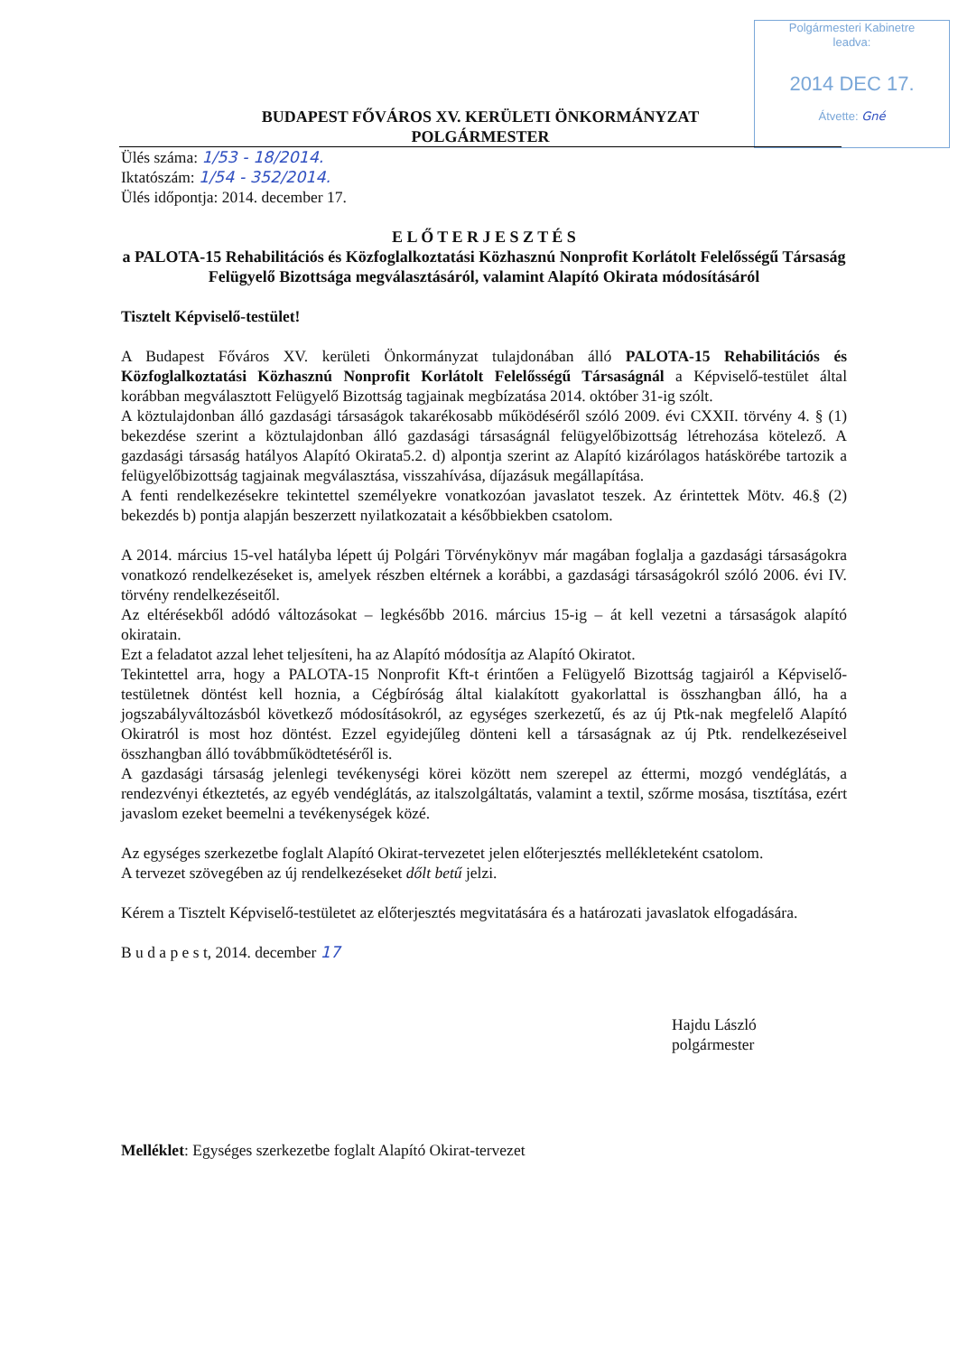Polgármesteri Kabinetre
leadva:
2014 DEC 17.
Átvette: Gné
BUDAPEST FŐVÁROS XV. KERÜLETI ÖNKORMÁNYZAT
POLGÁRMESTER
Ülés száma: 1/53 - 18/2014.
Iktatószám: 1/54 - 352/2014.
Ülés időpontja: 2014. december 17.
E L Ő T E R J E S Z T É S
a PALOTA-15 Rehabilitációs és Közfoglalkoztatási Közhasznú Nonprofit Korlátolt Felelősségű Társaság Felügyelő Bizottsága megválasztásáról, valamint Alapító Okirata módosításáról
Tisztelt Képviselő-testület!
A Budapest Főváros XV. kerületi Önkormányzat tulajdonában álló PALOTA-15 Rehabilitációs és Közfoglalkoztatási Közhasznú Nonprofit Korlátolt Felelősségű Társaságnál a Képviselő-testület által korábban megválasztott Felügyelő Bizottság tagjainak megbízatása 2014. október 31-ig szólt.
A köztulajdonban álló gazdasági társaságok takarékosabb működéséről szóló 2009. évi CXXII. törvény 4. § (1) bekezdése szerint a köztulajdonban álló gazdasági társaságnál felügyelőbizottság létrehozása kötelező. A gazdasági társaság hatályos Alapító Okirata5.2. d) alpontja szerint az Alapító kizárólagos hatáskörébe tartozik a felügyelőbizottság tagjainak megválasztása, visszahívása, díjazásuk megállapítása.
A fenti rendelkezésekre tekintettel személyekre vonatkozóan javaslatot teszek. Az érintettek Mötv. 46.§ (2) bekezdés b) pontja alapján beszerzett nyilatkozatait a későbbiekben csatolom.
A 2014. március 15-vel hatályba lépett új Polgári Törvénykönyv már magában foglalja a gazdasági társaságokra vonatkozó rendelkezéseket is, amelyek részben eltérnek a korábbi, a gazdasági társaságokról szóló 2006. évi IV. törvény rendelkezéseitől.
Az eltérésekből adódó változásokat – legkésőbb 2016. március 15-ig – át kell vezetni a társaságok alapító okiratain.
Ezt a feladatot azzal lehet teljesíteni, ha az Alapító módosítja az Alapító Okiratot.
Tekintettel arra, hogy a PALOTA-15 Nonprofit Kft-t érintően a Felügyelő Bizottság tagjairól a Képviselő-testületnek döntést kell hoznia, a Cégbíróság által kialakított gyakorlattal is összhangban álló, ha a jogszabályváltozásból következő módosításokról, az egységes szerkezetű, és az új Ptk-nak megfelelő Alapító Okiratról is most hoz döntést. Ezzel egyidejűleg dönteni kell a társaságnak az új Ptk. rendelkezéseivel összhangban álló továbbműködtetéséről is.
A gazdasági társaság jelenlegi tevékenységi körei között nem szerepel az éttermi, mozgó vendéglátás, a rendezvényi étkeztetés, az egyéb vendéglátás, az italszolgáltatás, valamint a textil, szőrme mosása, tisztítása, ezért javaslom ezeket beemelni a tevékenységek közé.
Az egységes szerkezetbe foglalt Alapító Okirat-tervezetet jelen előterjesztés mellékleteként csatolom.
A tervezet szövegében az új rendelkezéseket dőlt betű jelzi.
Kérem a Tisztelt Képviselő-testületet az előterjesztés megvitatására és a határozati javaslatok elfogadására.
B u d a p e s t, 2014. december 17
Hajdu László
polgármester
Melléklet: Egységes szerkezetbe foglalt Alapító Okirat-tervezet